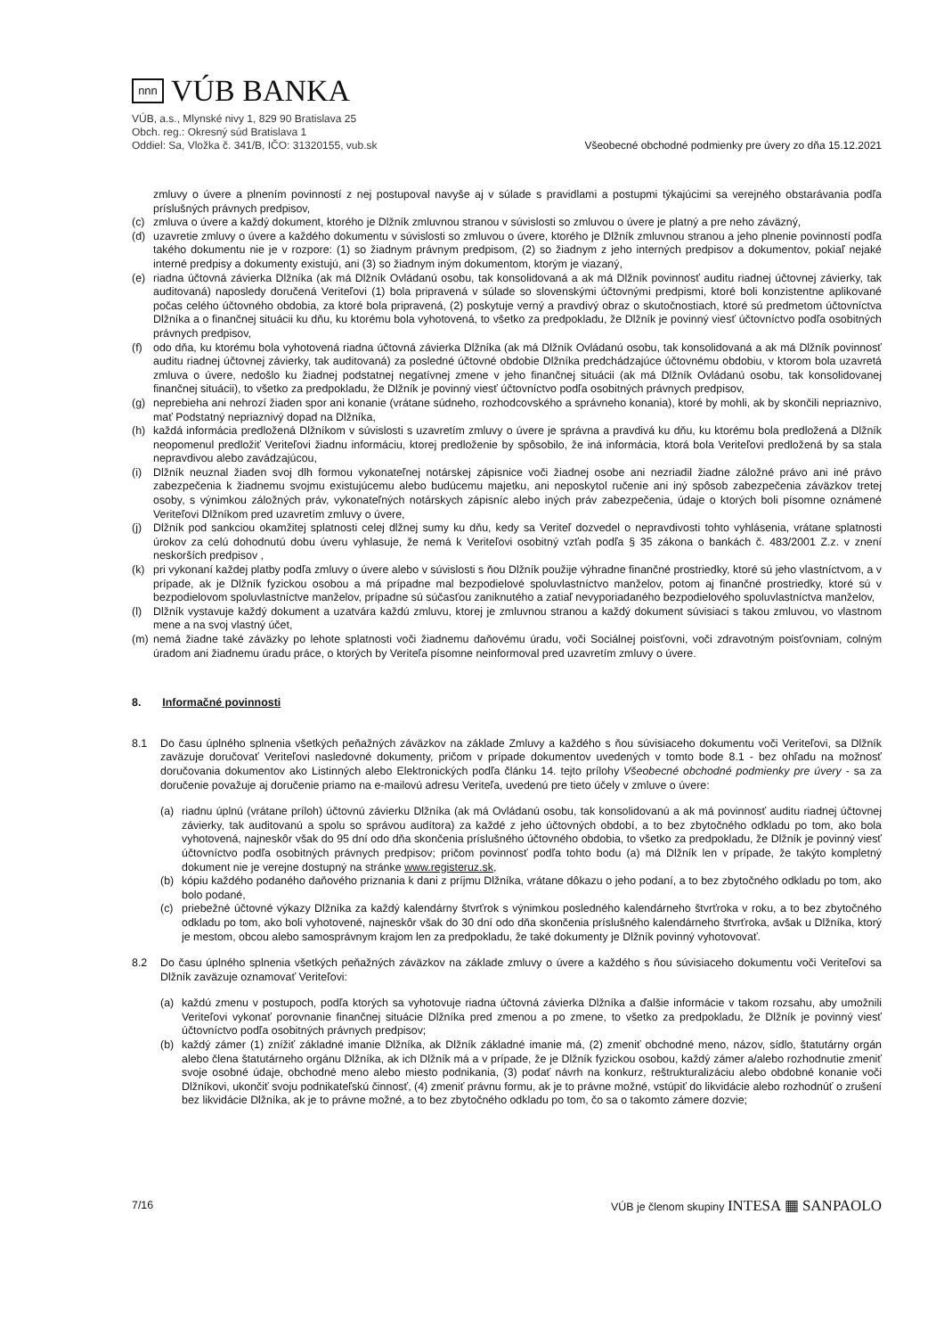nnn
VÚB BANKA
VÚB, a.s., Mlynské nivy 1, 829 90 Bratislava 25
Obch. reg.: Okresný súd Bratislava 1
Oddiel: Sa, Vložka č. 341/B, IČO: 31320155, vub.sk
Všeobecné obchodné podmienky pre úvery zo dňa 15.12.2021
zmluvy o úvere a plnením povinností z nej postupoval navyše aj v súlade s pravidlami a postupmi týkajúcimi sa verejného obstarávania podľa príslušných právnych predpisov,
(c) zmluva o úvere a každý dokument, ktorého je Dlžník zmluvnou stranou v súvislosti so zmluvou o úvere je platný a pre neho záväzný,
(d) uzavretie zmluvy o úvere a každého dokumentu v súvislosti so zmluvou o úvere, ktorého je Dlžník zmluvnou stranou a jeho plnenie povinností podľa takého dokumentu nie je v rozpore: (1) so žiadnym právnym predpisom, (2) so žiadnym z jeho interných predpisov a dokumentov, pokiaľ nejaké interné predpisy a dokumenty existujú, ani (3) so žiadnym iným dokumentom, ktorým je viazaný,
(e) riadna účtovná závierka Dlžníka (ak má Dlžník Ovládanú osobu, tak konsolidovaná a ak má Dlžník povinnosť auditu riadnej účtovnej závierky, tak auditovaná) naposledy doručená Veriteľovi (1) bola pripravená v súlade so slovenskými účtovnými predpismi, ktoré boli konzistentne aplikované počas celého účtovného obdobia, za ktoré bola pripravená, (2) poskytuje verný a pravdivý obraz o skutočnostiach, ktoré sú predmetom účtovníctva Dlžníka a o finančnej situácii ku dňu, ku ktorému bola vyhotovená, to všetko za predpokladu, že Dlžník je povinný viesť účtovníctvo podľa osobitných právnych predpisov,
(f) odo dňa, ku ktorému bola vyhotovená riadna účtovná závierka Dlžníka (ak má Dlžník Ovládanú osobu, tak konsolidovaná a ak má Dlžník povinnosť auditu riadnej účtovnej závierky, tak auditovaná) za posledné účtovné obdobie Dlžníka predchádzajúce účtovnému obdobiu, v ktorom bola uzavretá zmluva o úvere, nedošlo ku žiadnej podstatnej negatívnej zmene v jeho finančnej situácii (ak má Dlžník Ovládanú osobu, tak konsolidovanej finančnej situácii), to všetko za predpokladu, že Dlžník je povinný viesť účtovníctvo podľa osobitných právnych predpisov,
(g) neprebieha ani nehrozí žiaden spor ani konanie (vrátane súdneho, rozhodcovského a správneho konania), ktoré by mohli, ak by skončili nepriaznivo, mať Podstatný nepriaznivý dopad na Dlžníka,
(h) každá informácia predložená Dlžníkom v súvislosti s uzavretím zmluvy o úvere je správna a pravdivá ku dňu, ku ktorému bola predložená a Dlžník neopomenul predložiť Veriteľovi žiadnu informáciu, ktorej predloženie by spôsobilo, že iná informácia, ktorá bola Veriteľovi predložená by sa stala nepravdivou alebo zavádzajúcou,
(i) Dlžník neuznal žiaden svoj dlh formou vykonateľnej notárskej zápisnice voči žiadnej osobe ani nezriadil žiadne záložné právo ani iné právo zabezpečenia k žiadnemu svojmu existujúcemu alebo budúcemu majetku, ani neposkytol ručenie ani iný spôsob zabezpečenia záväzkov tretej osoby, s výnimkou záložných práv, vykonateľných notárskych zápisníc alebo iných práv zabezpečenia, údaje o ktorých boli písomne oznámené Veriteľovi Dlžníkom pred uzavretím zmluvy o úvere,
(j) Dlžník pod sankciou okamžitej splatnosti celej dlžnej sumy ku dňu, kedy sa Veriteľ dozvedel o nepravdivosti tohto vyhlásenia, vrátane splatnosti úrokov za celú dohodnutú dobu úveru vyhlasuje, že nemá k Veriteľovi osobitný vzťah podľa § 35 zákona o bankách č. 483/2001 Z.z. v znení neskorších predpisov ,
(k) pri vykonaní každej platby podľa zmluvy o úvere alebo v súvislosti s ňou Dlžník použije výhradne finančné prostriedky, ktoré sú jeho vlastníctvom, a v prípade, ak je Dlžník fyzickou osobou a má prípadne mal bezpodielové spoluvlastníctvo manželov, potom aj finančné prostriedky, ktoré sú v bezpodielovom spoluvlastníctve manželov, prípadne sú súčasťou zaniknutého a zatiaľ nevyporiadaného bezpodielového spoluvlastníctva manželov,
(l) Dlžník vystavuje každý dokument a uzatvára každú zmluvu, ktorej je zmluvnou stranou a každý dokument súvisiaci s takou zmluvou, vo vlastnom mene a na svoj vlastný účet,
(m) nemá žiadne také záväzky po lehote splatnosti voči žiadnemu daňovému úradu, voči Sociálnej poisťovni, voči zdravotným poisťovniam, colným úradom ani žiadnemu úradu práce, o ktorých by Veriteľa písomne neinformoval pred uzavretím zmluvy o úvere.
8. Informačné povinnosti
8.1 Do času úplného splnenia všetkých peňažných záväzkov na základe Zmluvy a každého s ňou súvisiaceho dokumentu voči Veriteľovi, sa Dlžník zaväzuje doručovať Veriteľovi nasledovné dokumenty, pričom v prípade dokumentov uvedených v tomto bode 8.1 - bez ohľadu na možnosť doručovania dokumentov ako Listinných alebo Elektronických podľa článku 14. tejto prílohy Všeobecné obchodné podmienky pre úvery - sa za doručenie považuje aj doručenie priamo na e-mailovú adresu Veriteľa, uvedenú pre tieto účely v zmluve o úvere:
(a) riadnu úplnú (vrátane príloh) účtovnú závierku Dlžníka (ak má Ovládanú osobu, tak konsolidovanú a ak má povinnosť auditu riadnej účtovnej závierky, tak auditovanú a spolu so správou audítora) za každé z jeho účtovných období, a to bez zbytočného odkladu po tom, ako bola vyhotovená, najneskôr však do 95 dní odo dňa skončenia príslušného účtovného obdobia, to všetko za predpokladu, že Dlžník je povinný viesť účtovníctvo podľa osobitných právnych predpisov; pričom povinnosť podľa tohto bodu (a) má Dlžník len v prípade, že takýto kompletný dokument nie je verejne dostupný na stránke www.registeruz.sk,
(b) kópiu každého podaného daňového priznania k dani z príjmu Dlžníka, vrátane dôkazu o jeho podaní, a to bez zbytočného odkladu po tom, ako bolo podané,
(c) priebežné účtovné výkazy Dlžníka za každý kalendárny štvrťrok s výnimkou posledného kalendárneho štvrťroka v roku, a to bez zbytočného odkladu po tom, ako boli vyhotovené, najneskôr však do 30 dní odo dňa skončenia príslušného kalendárneho štvrťroka, avšak u Dlžníka, ktorý je mestom, obcou alebo samosprávnym krajom len za predpokladu, že také dokumenty je Dlžník povinný vyhotovovať.
8.2 Do času úplného splnenia všetkých peňažných záväzkov na základe zmluvy o úvere a každého s ňou súvisiaceho dokumentu voči Veriteľovi sa Dlžník zaväzuje oznamovať Veriteľovi:
(a) každú zmenu v postupoch, podľa ktorých sa vyhotovuje riadna účtovná závierka Dlžníka a ďalšie informácie v takom rozsahu, aby umožnili Veriteľovi vykonať porovnanie finančnej situácie Dlžníka pred zmenou a po zmene, to všetko za predpokladu, že Dlžník je povinný viesť účtovníctvo podľa osobitných právnych predpisov;
(b) každý zámer (1) znížiť základné imanie Dlžníka, ak Dlžník základné imanie má, (2) zmeniť obchodné meno, názov, sídlo, štatutárny orgán alebo člena štatutárneho orgánu Dlžníka, ak ich Dlžník má a v prípade, že je Dlžník fyzickou osobou, každý zámer a/alebo rozhodnutie zmeniť svoje osobné údaje, obchodné meno alebo miesto podnikania, (3) podať návrh na konkurz, reštrukturalizáciu alebo obdobné konanie voči Dlžníkovi, ukončiť svoju podnikateľskú činnosť, (4) zmeniť právnu formu, ak je to právne možné, vstúpiť do likvidácie alebo rozhodnúť o zrušení bez likvidácie Dlžníka, ak je to právne možné, a to bez zbytočného odkladu po tom, čo sa o takomto zámere dozvie;
7/16 VÚB je členom skupiny INTESA ▦ SANPAOLO